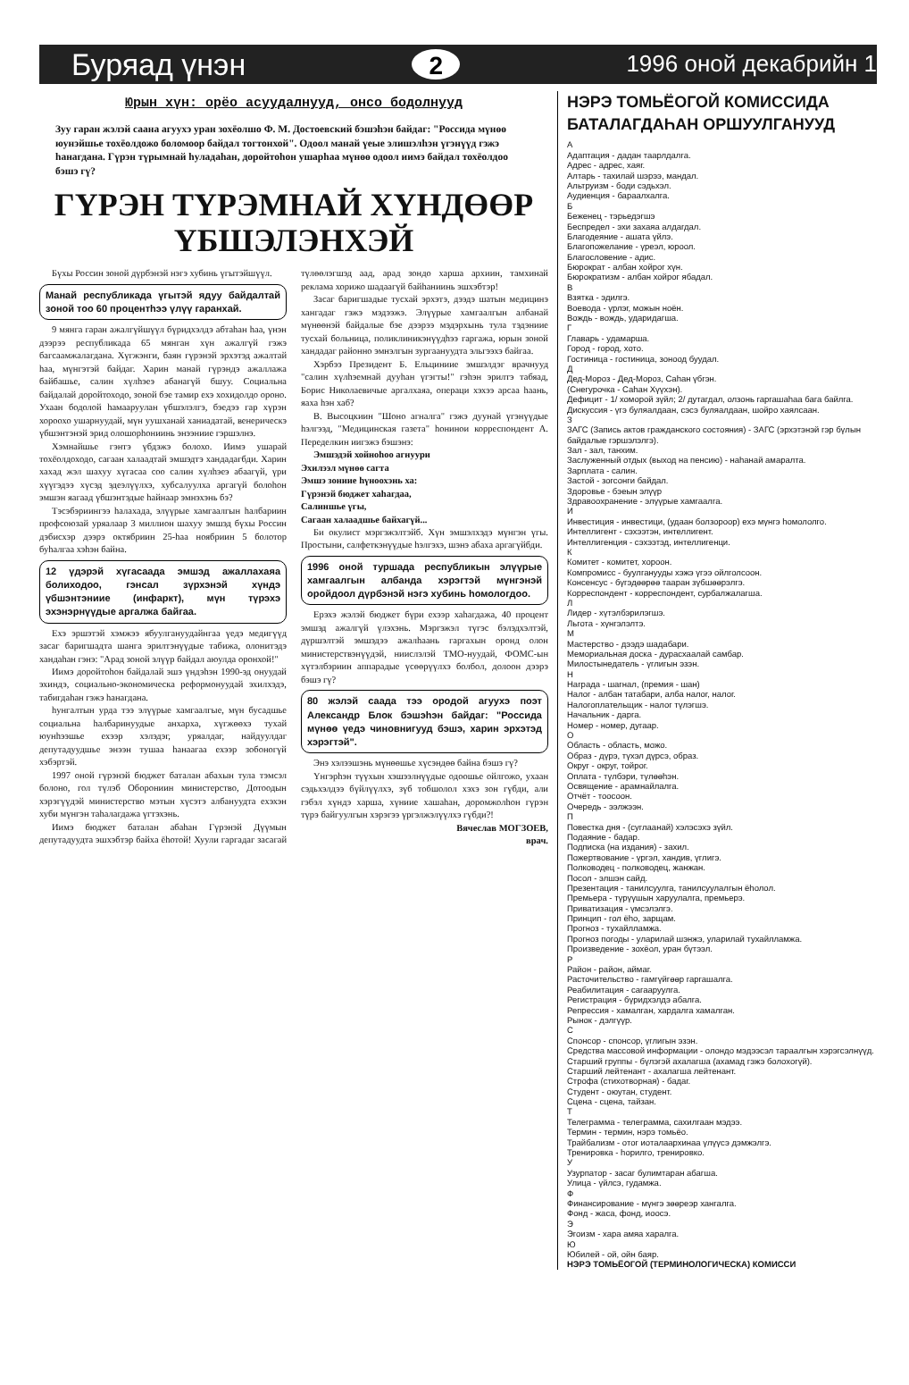Буряад үнэн 2 1996 оной декабрийн 1
Юрын хүн: орёо асуудалнууд, онсо бодолнууд
Зуу гаран жэлэй саана агуухэ уран зохёолшо Ф. М. Достоевский бэшэһэн байдаг: "Россида мүнөө юунэйшье тохёолдожо боломоор байдал тогтонхой". Одоол манай үеые элишэлһэн үгэнүүд гэжэ һанагдана. Гүрэн түрымнай һуладаһан, доройтоһон ушарһаа мүнөө одоол иимэ байдал тохёолдоо бэшэ гү?
ГҮРЭН ТҮРЭМНАЙ ХҮНДӨӨР ҮБШЭЛЭНХЭЙ
Бүхы Россин зоной дүрбэнэй нэгэ хубинь үгытэйшүүл.
Манай республикада үгытэй ядуу байдалтай зоной тоо 60 процентһээ үлүү гаранхай.
9 мянга гаран ажалгүйшүүл бүридхэлдэ абтаһан һаа, үнэн дээрээ республикада 65 мянган хүн ажалгүй гэжэ багсаамжалагдана. Хүгжэнги, баян гүрэнэй эрхэтэд ажалтай һаа, мүнгэтэй байдаг. Харин манай гүрэндэ ажаллажа байбашье, салин хүлһэеэ абанагүй бшуу. Социальна байдалай доройтоходо, зоной бэе тамир ехэ хохидолдо ороно. Ухаан бодолой һамааруулан үбшэлэлгэ, бэедээ гар хүрэн хороохо ушарнуудай, мүн уушханай ханиадатай, венерическэ үбшэнтэнэй эрид олошорһониинь энээниие гэршэлнэ.
Хэмнайшье гэнтэ үбдэжэ болохо. Иимэ ушарай тохёолдоходо, сагаан халаадтай эмшэдтэ хандадагбди. Харин хахад жэл шахуу хүгасаа соо салин хүлһэеэ абаагүй, үри хүүгэдээ хүсэд эдеэлүүлхэ, хубсалуулха аргагүй болоһон эмшэн яагаад үбшэнтэдые һайнаар эмнэхэнь бэ?
Тэсэбэриингээ һалахада, элүүрые хамгаалгын һалбариин профсоюзай уряалаар 3 миллион шахуу эмшэд бүхы Россин дэбисхэр дээрэ октябриин 25-һаа ноябриин 5 болотор буһалгаа хэһэн байна.
12 үдэрэй хүгасаада эмшэд ажаллахаяа болиходоо, гэнсал зүрхэнэй хүндэ үбшэнтэниие (инфаркт), мүн түрэхэ эхэнэрнүүдые аргалжа байгаа.
Ехэ эршэтэй хэмжээ ябуулгануудайнгаа үедэ медигүүд засаг баригшадта шанга эрилтэнүүдые табижа, олонитэдэ хандаһан гэнэ: "Арад зоной элүүр байдал аюулда оронхой!"
Иимэ доройтоһон байдалай эшэ үндэһэн 1990-эд онуудай эхиндэ, социально-экономическа реформонуудай эхилхэдэ, табигдаһан гэжэ һанагдана.
һунгалтын урда тээ элүүрые хамгаалгые, мүн бусадшье социальна һалбаринуудые анхарха, хүгжөөхэ тухай юунһээшье ехээр хэлэдэг, уряалдаг, найдуулдаг депутадуудшье энээн тушаа һанаагаа ехээр зобоногүй хэбэртэй.
1997 оной гүрэнэй бюджет баталан абахын тула тэмсэл болоно, гол түлэб Оборониин министерство, Дотоодын хэрэгүүдэй министерство мэтын хүсэтэ албануудта ехэхэн хуби мүнгэн таһалагдажа үгтэхэнь.
Иимэ бюджет баталан абаһан Гүрэнэй Дүүмын депутадуудта эшхэбтэр байха ёһотой! Хуули гаргадаг засагай түлөөлэгшэд аад, арад зондо харша архиин, тамхинай реклама хорижо шадаагүй байһаниинь эшхэбтэр!
Засаг баригшадые тусхай эрхэтэ, дээдэ шатын медицинэ хангадаг гэжэ мэдээжэ. Элүүрые хамгаалгын албанай мүнөөнэй байдалые бэе дээрээ мэдэрхынь тула тэдэниие тусхай больница, поликлиникэнүүдһээ гаргажа, юрын зоной хандадаг районно эмнэлгын зургаануудта эльгээхэ байгаа.
Хэрбээ Президент Б. Ельциниие эмшэлдэг врачнууд "салин хүлһэемнай дууһан үгэгты!" гэһэн эрилтэ табяад, Борис Николаевичые аргалхаяа, операци хэхээ арсаа һаань, яаха һэн хаб?
В. Высоцкиин "Шоно агналга" гэжэ дуунай үгэнүүдые һэлгээд, "Медицинская газета" һонинои корреспондент А. Переделкин иигэжэ бэшэнэ:
Эмшэдэй хойноһоо агнуури
Эхилээл мүнөө сагта
Эмшэ зониие һүноохэнь ха:
Гүрэнэй бюджет хаһагдаа,
Салиншье үгы,
Сагаан халаадшье байхагүй...
Би окулист мэргэжэлтэйб. Хүн эмшэлхэдэ мүнгэн үгы. Простыни, салфеткэнүүдые һэлгэхэ, шэнэ абаха аргагүйбди.
1996 оной туршада республикын элүүрые хамгаалгын албанда хэрэгтэй мүнгэнэй оройдоол дүрбэнэй нэгэ хубинь һомологдоо.
Ерэхэ жэлэй бюджет бүри ехээр хаһагдажа, 40 процент эмшэд ажалгүй үлэхэнь. Мэргэжэл түгэс бэлэдхэлтэй, дүршэлтэй эмшэдээ ажалһаань гаргахын оронд олон министерствэнүүдэй, ниислэлэй ТМО-нуудай, ФОМС-ын хүтэлбэриин аппарадые үсөөрүүлхэ болбол, долоон дээрэ бэшэ гү?
80 жэлэй саада тээ ородой агуухэ поэт Александр Блок бэшэһэн байдаг: "Россида мүнөө үедэ чиновнигууд бэшэ, харин эрхэтэд хэрэгтэй".
Энэ хэлээшэнь мүнөөшье хүсэндөө байна бэшэ гү?
Үнгэрһэн түүхын хэшээлнүүдые одоошье ойлгожо, ухаан сэдьхэлдээ бүйлүүлхэ, зүб тобшолол хэхэ зон гүбди, али гэбэл хүндэ харша, хүниие хашаһан, доромжолһон гүрэн түрэ байгуулгын хэрэгээ үргэлжэлүүлхэ гүбди?!
Вячеслав МОГЗОЕВ,
врач.
НЭРЭ ТОМЬЁОГОЙ КОМИССИДА БАТАЛАГДАҺАН ОРШУУЛГАНУУД
А
Адаптация - дадан таарлдалга.
Адрес - адрес, хаяг.
Алтарь - тахилай шэрээ, мандал.
Альтруизм - боди сэдьхэл.
Аудиенция - бараалхалга.
Б
Беженец - тэрьедэгшэ
Беспредел - эхи захаяа алдагдал.
Благодеяние - ашата үйлэ.
Благопожелание - үреэл, юроол.
Благословение - адис.
Бюрократ - албан хойрог хүн.
Бюрократизм - албан хойрог ябадал.
В
Взятка - эдилгэ.
Воевода - үрлэг, можын ноён.
Вождь - вождь, ударидагша.
Г
Главарь - удамарша.
Город - город, хото.
Гостиница - гостиница, зоноод буудал.
Д
Дед-Мороз - Дед-Мороз, Саһан үбгэн.
(Снегурочка - Саһан Хүүхэн).
Дефицит - 1/ хоморой зүйл; 2/ дутагдал, олзонь гаргашаһаа бага байлга.
Дискуссия - үгэ буляалдаан, сэсэ буляалдаан, шойро хаялсаан.
З
ЗАГС (Запись актов гражданского состояния) - ЗАГС (эрхэтэнэй гэр бүлын байдалые гэршэлэлгэ).
Зал - зал, танхим.
Заслуженный отдых (выход на пенсию) - наһанай амаралта.
Зарплата - салин.
Застой - зогсонги байдал.
Здоровье - бэеын элүүр
Здравоохранение - элүүрые хамгаалга.
И
Инвестиция - инвестици, (удаан болзороор) ехэ мүнгэ һомололго.
Интеллигент - сэхээтэн, интеллигент.
Интеллигенция - сэхээтэд, интеллигенци.
К
Комитет - комитет, хороон.
Компромисс - буулганууды хэжэ үгээ ойлголсоон.
Консенсус - бүгэдөөрөө тааран зүбшөөрэлгэ.
Корреспондент - корреспондент, сурбалжалагша.
Л
Лидер - хүтэлбэрилэгшэ.
Льгота - хүнгэлэлтэ.
М
Мастерство - дээдэ шадабари.
Мемориальная доска - дурасхаалай самбар.
Милостынедатель - үглигын эзэн.
Н
Награда - шагнал, (премия - шан)
Налог - албан татабари, алба налог, налог.
Налогоплательщик - налог түлэгшэ.
Начальник - дарга.
Номер - номер, дугаар.
О
Область - область, можо.
Образ - дүрэ, түхэл дүрсэ, образ.
Округ - округ, тойрог.
Оплата - түлбэри, түлөөһэн.
Освящение - арамнайлалга.
Отчёт - тоосоон.
Очередь - ээлжээн.
П
Повестка дня - (суглаанай) хэлэсэхэ зүйл.
Подаяние - бадар.
Подписка (на издания) - захил.
Пожертвование - үргэл, хандив, үглигэ.
Полководец - полководец, жанжан.
Посол - элшэн сайд.
Презентация - танилсуулга, танилсуулалгын ёһолол.
Премьера - түрүүшын харуулалга, премьерэ.
Приватизация - үмсэлэлгэ.
Принцип - гол ёһо, зарщам.
Прогноз - тухайлламжа.
Прогноз погоды - уларилай шэнжэ, уларилай тухайлламжа.
Произведение - зохёол, уран бүтээл.
Р
Район - район, аймаг.
Расточительство - гамгүйгөөр гаргашалга.
Реабилитация - сагааруулга.
Регистрация - бүридхэлдэ абалга.
Репрессия - хамалган, хардалга хамалган.
Рынок - дэлгүүр.
С
Спонсор - спонсор, үглигын эзэн.
Средства массовой информации - олондо мэдээсэл тараалгын хэрэгсэлнүүд.
Старший группы - бүлэгэй ахалагша (ахамад гэжэ болохогүй).
Старший лейтенант - ахалагша лейтенант.
Строфа (стихотворная) - бадаг.
Студент - оюутан, студент.
Сцена - сцена, тайзан.
Т
Телеграмма - телеграмма, сахилгаан мэдээ.
Термин - термин, нэрэ томьёо.
Трайбализм - отог иоталаархинаа үлүүсэ дэмжэлгэ.
Тренировка - һорилго, тренировко.
У
Узурпатор - засаг булимтаран абагша.
Улица - үйлсэ, гудамжа.
Ф
Финансирование - мүнгэ зөөреэр хангалга.
Фонд - жаса, фонд, иоосэ.
Э
Эгоизм - хара амяа харалга.
Ю
Юбилей - ой, ойн баяр.
НЭРЭ ТОМЬЁОГОЙ (ТЕРМИНОЛОГИЧЕСКА) КОМИССИ